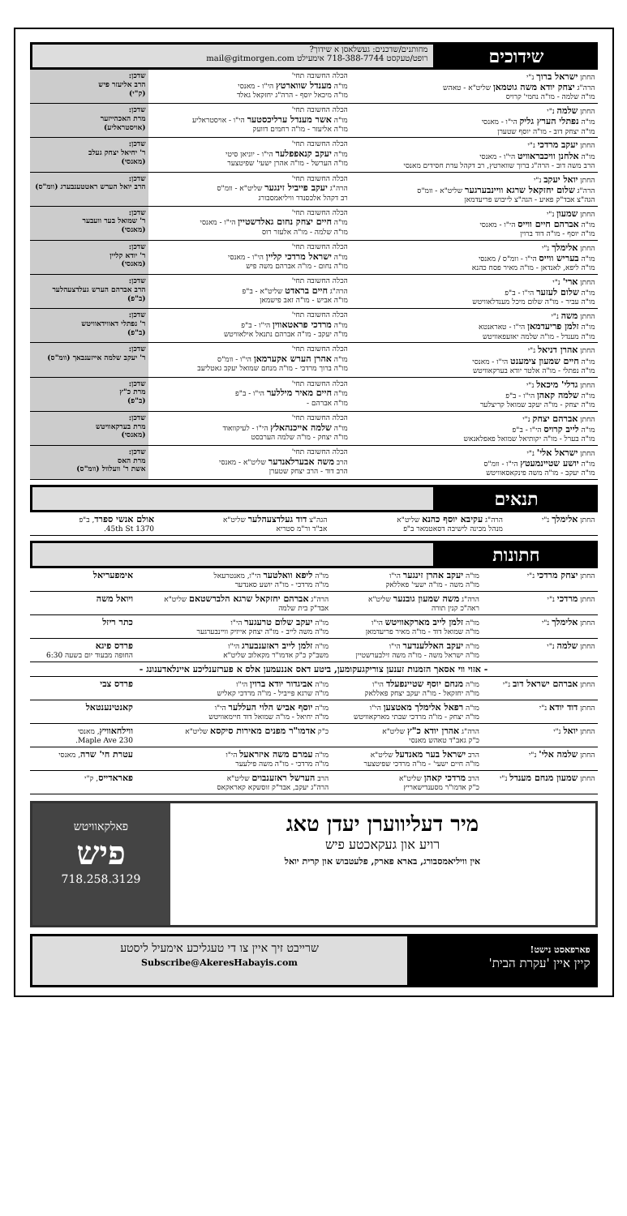שידוכים
מחותנים/שדכנים: געשלאסן א שידוך?
רופט/טעקסט 718-388-7744 אימעילט mail@gitmorgen.com
| החתן ישראל ברוך נ"י הרה"ג יצחק יודא משה גוטמאן שליט"א - טאהש מו"ה שלמה - מו"ה נחמי' קרויס | הכלה החשובה תחי' מו"ה מענדל שווארטץ הי"ו - מאנסי מו"ה מיכאל יוסף - הרה"ג יחזקאל גאלד | שדכן: הרב אליעזר פיש (ק"י) |
| החתן שלמה נ"י מו"ה נפתלי הערץ גליק הי"ו - מאנסי מו"ה יצחק דוב - מו"ה יוסף שטערן | הכלה החשובה תחי' מו"ה אשר מענדל ערליכסטער הי"ו - אויסטראליע מו"ה אליעזר - מו"ה רחמים דוועק | שדכן: מרת האכהייזער (אויסטראליע) |
| החתן יעקב מרדכי נ"י מו"ה אלחנן וויכבראוויט הי"ו - מאנסי הרב משה דוב - הרה"ג ברוך שווארטץ, רב דקהל עדת חסידים מאנסי | הכלה החשובה תחי' מו"ה יעקב קנאפפלער הי"ו - יוניאן סיטי מו"ה הערשל - מו"ה אהרן ישעי' שפיטצער | שדכן: ר' יחיאל יצחק געלב (מאנסי) |
| החתן יואל יעקב נ"י הרה"ג שלום יחזקאל שרגא וויינבערגער שליט"א - וומ"ס הגה"צ אבד"ק פאיע - הגה"צ לייבוש פריעדמאן | הכלה החשובה תחי' הרה"ג יעקב פייביל זינגער שליט"א - וומ"ס רב דקהל אלכסנדר וויליאמסבורג | שדכן: הרב יואל הערש ראטטענבערג (וומ"ס) |
| החתן שמעון נ"י מו"ה אברהם חיים ווייס הי"ו - מאנסי מו"ה יוסף - מו"ה דוד ברוין | הכלה החשובה תחי' מו"ה חיים יצחק נחום גאלדשטיין הי"ו - מאנסי מו"ה שלמה - מו"ה אלעזר רוס | שדכן: ר' שמואל בער וועבער (מאנסי) |
| החתן אלימלך נ"י מו"ה בעריש ווייס הי"ו - וומ"ס / מאנסי מו"ה ליפא, לאנדאן - מו"ה מאיר פסח כהנא | הכלה החשובה תחי' מו"ה ישראל מרדכי קליין הי"ו - מאנסי מו"ה נחום - מו"ה אברהם משה פיש | שדכן: ר' יודא קליין (מאנסי) |
| החתן ארי' נ"י מו"ה שלום לעזער הי"ו - ב"פ מו"ה עביר - מו"ה שלום מיכל מענדלאוויטש | הכלה החשובה תחי' הרה"ג חיים בראדט שליט"א - ב"פ מו"ה אביש - מו"ה זאב פישמאן | שדכן: הרב אברהם הערש געלדצעהלער (ב"פ) |
| החתן משה נ"י מו"ה זלמן פריעדמאן הי"ו - טאראנטא מו"ה מענדל - מו"ה שלמה יאזעפאוויטש | הכלה החשובה תחי' מו"ה מרדכי פראטאווין הי"ו - ב"פ מו"ה יעקב - מו"ה אברהם נתנאל אילאוויטש | שדכן: ר' נפתלי דאווידאוויטש (ב"פ) |
| החתן אהרן דניאל נ"י מו"ה חיים שמעון צימענט הי"ו - מאנסי מו"ה נפתלי - מו"ה אלטר יודא בערקאוויטש | הכלה החשובה תחי' מו"ה אהרן הערש אקערמאן הי"ו - וומ"ס מו"ה ברוך מרדכי - מו"ה מנחם שמואל יעקב גאטליעב | שדכן: ר' יעקב שלמה אייזענבאך (וומ"ס) |
| החתן גדלי' מיכאל נ"י מו"ה שלמה קאהן הי"ו - ב"פ מו"ה יצחק - מו"ה יעקב שמואל קריצלער | הכלה החשובה תחי' מו"ה חיים מאיר מיללער הי"ו - ב"פ מו"ה אברהם - | שדכן: מרת כ"ץ (ב"פ) |
| החתן אברהם יצחק נ"י מו"ה לייב קרויס הי"ו - ב"פ מו"ה בערל - מו"ה יקותיאל שמואל פאפלאנאש | הכלה החשובה תחי' מו"ה שלמה אייכנהאלץ הי"ו - לעיקוואוד מו"ה יצחק - מו"ה שלמה הערבסט | שדכן: מרת בערקאוויטש (מאנסי) |
| החתן ישראל אלי' נ"י מו"ה יושע שטיינמעטץ הי"ו - וומ"ס מו"ה יעקב - מו"ה משה פינקאסאוויטש | הכלה החשובה תחי' הרב משה אבערלאנדער שליט"א - מאנסי הרב דוד - הרב יצחק שטערן | שדכן: מרת האס אשת ר' וועלוול (וומ"ס) |
תנאים
| החתן אלימלך נ"י | הרה"ג עקיבא יוסף כהנא שליט"א מנהל מכינה לישיבה דסאטמאר ב"פ | הגה"צ דוד געלדצעהלער שליט"א אב"ד ור"מ סטריא | אולם אנשי ספרד , ב"פ 1370 45th St. |
חתונות
| החתן יצחק מרדכי נ"י | מו"ה יעקב אהרן זינגער הי"ו מו"ה משה - מו"ה ישעי' פאללאק | מו"ה ליפא וואלטער הי"ו, מאנטרעאל מו"ה מרדכי - מו"ה יושע סאנדער | אימפעריאל |
| החתן מרדכי נ"י | הרה"ג משה שמעון גובנער שליט"א ראה"כ קנין תורה | הרה"ג אברהם יחזקאל שרגא הלברשטאם שליט"א אבד"ק בית שלמה | ויואל משה |
| החתן אלימלך נ"י | מו"ה זלמן לייב מארקאוויטש הי"ו מו"ה שמואל דוד - מו"ה מאיר פריעדמאן | מו"ה יעקב שלום טרעגער הי"ו מו"ה משה לייב - מו"ה יצחק אייזיק וויינבערגער | כתר ריזל |
| החתן שלמה נ"י | מו"ה יעקב האללענדער הי"ו מו"ה ישראל משה - מו"ה משה זילבערשטיין | מו"ה זלמן לייב ראזענבערג הי"ו משב"ק כ"ק אדמו"ר מקאלוב שליט"א | פרדס פיגא החופה מבעוד יום בשעה 6:30 |
| - אזוי ווי אסאך הזמנות זענען צוריקגעקומען, ביטע דאס אננעמען אלס א פערזענליכע איינלאדענונג - | | | |
| החתן אברהם ישראל דוב נ"י | מו"ה מנחם יוסף שטיינפעלד הי"ו מו"ה יחזקאל - מו"ה יעקב יצחק פאללאק | מו"ה אביגדור יודא ברוין הי"ו מו"ה שרגא פייביל - מו"ה מרדכי קאליש | פרדס צבי |
| החתן דוד יודא נ"י | מו"ה רפאל אלימלך מאטצען הי"ו מו"ה יצחק - מו"ה מרדכי שבתי מארקאוויטש | מו"ה יוסף אביש הלוי העללער הי"ו מו"ה יחיאל - מו"ה שמואל דוד חיימאוויטש | קאנטינענטאל |
| החתן יואל נ"י | הרה"ג אהרן יודא כ"ץ שליט"א כ"ק גאב"ד טאהש מאנסי | כ"ק אדמו"ר מפנים מאירות סיקסא שליט"א | ווילחאוויץ , מאנסי 230 Maple Ave. |
| החתן שלמה אלי' נ"י | הרב ישראל בער מאנדעל שליט"א מו"ה חיים ישעי' - מו"ה מרדכי שפיטצער | מו"ה עמרם משה איזראעל הי"ו מו"ה מרדכי - מו"ה משה פילעער | עטרת חי' שרה , מאנסי |
| החתן שמעון מנחם מענדל נ"י | הרב מרדכי קאהן שליט"א כ"ק אדמו"ר מסענדישאריץ | הרב הערשל ראזענבוים שליט"א הרה"ג יעקב, אבד"ק זוסשקא קאראקאס | פאראדייס , ק"י |
מיר דעליווערן יעדן טאג
רויע און געקאכטע פיש
אין וויליאמסבורג, בארא פארק, פלעטבוש און קרית יואל
פאלקאוויטש
פיש
718.258.3129
פארפאסט נישט!
קיין איין 'עקרת הבית'
שרייבט זיך איין צו די טעגליכע אימעיל ליסטע
Subscribe@AkeresHabayis.com